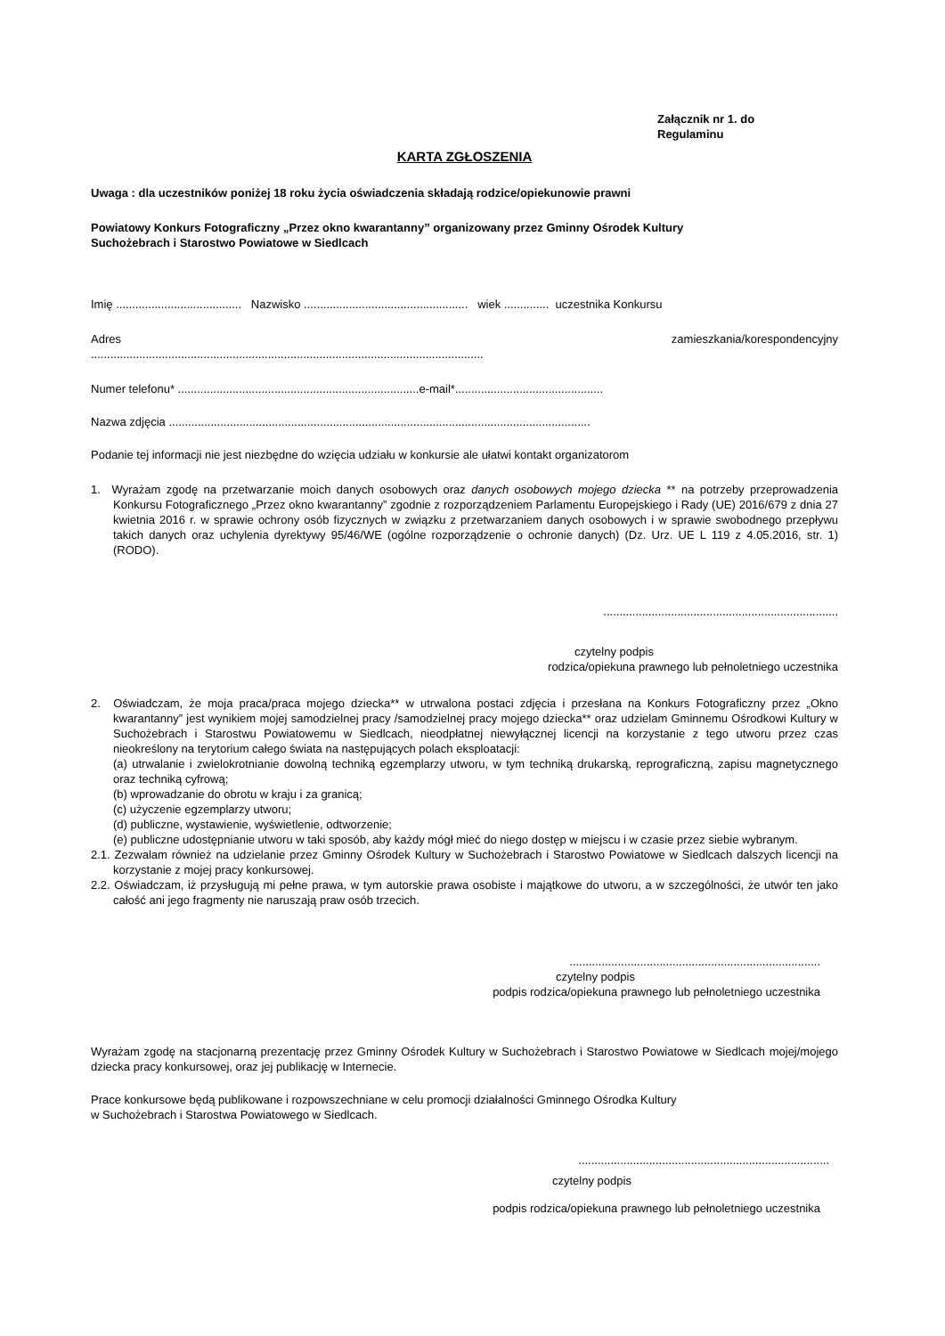Załącznik nr 1. do
Regulaminu
KARTA ZGŁOSZENIA
Uwaga : dla uczestników poniżej 18 roku życia oświadczenia składają rodzice/opiekunowie prawni
Powiatowy Konkurs Fotograficzny „Przez okno kwarantanny” organizowany przez Gminny Ośrodek Kultury
Suchożebrach i Starostwo Powiatowe w Siedlcach
Imię ....................................... Nazwisko ................................................... wiek .............. uczestnika Konkursu
Adres zamieszkania/korespondencyjny
..........................................................................................................................
Numer telefonu* ...........................................................................e-mail*..............................................
Nazwa zdjęcia ...................................................................................................................................
Podanie tej informacji nie jest niezbędne do wzięcia udziału w konkursie ale ułatwi kontakt organizatorom
1. Wyrażam zgodę na przetwarzanie moich danych osobowych oraz danych osobowych mojego dziecka ** na potrzeby przeprowadzenia Konkursu Fotograficznego „Przez okno kwarantanny” zgodnie z rozporządzeniem Parlamentu Europejskiego i Rady (UE) 2016/679 z dnia 27 kwietnia 2016 r. w sprawie ochrony osób fizycznych w związku z przetwarzaniem danych osobowych i w sprawie swobodnego przepływu takich danych oraz uchylenia dyrektywy 95/46/WE (ogólne rozporządzenie o ochronie danych) (Dz. Urz. UE L 119 z 4.05.2016, str. 1) (RODO).
.........................................................................
czytelny podpis
rodzica/opiekuna prawnego lub pełnoletniego uczestnika
2. Oświadczam, że moja praca/praca mojego dziecka** w utrwalona postaci zdjęcia i przesłana na Konkurs Fotograficzny przez „Okno kwarantanny” jest wynikiem mojej samodzielnej pracy /samodzielnej pracy mojego dziecka** oraz udzielam Gminnemu Ośrodkowi Kultury w Suchożebrach i Starostwu Powiatowemu w Siedlcach, nieodpłatnej niewyłącznej licencji na korzystanie z tego utworu przez czas nieokreślony na terytorium całego świata na następujących polach eksploatacji:
(a) utrwalanie i zwielokrotnianie dowolną techniką egzemplarzy utworu, w tym techniką drukarską, reprograficzną, zapisu magnetycznego oraz techniką cyfrową;
(b) wprowadzanie do obrotu w kraju i za granicą;
(c) użyczenie egzemplarzy utworu;
(d) publiczne, wystawienie, wyświetlenie, odtworzenie;
(e) publiczne udostępnianie utworu w taki sposób, aby każdy mógł mieć do niego dostęp w miejscu i w czasie przez siebie wybranym.
2.1. Zezwalam również na udzielanie przez Gminny Ośrodek Kultury w Suchożebrach i Starostwo Powiatowe w Siedlcach dalszych licencji na korzystanie z mojej pracy konkursowej.
2.2. Oświadczam, iż przysługują mi pełne prawa, w tym autorskie prawa osobiste i majątkowe do utworu, a w szczególności, że utwór ten jako całość ani jego fragmenty nie naruszają praw osób trzecich.
..............................................................................
czytelny podpis
podpis rodzica/opiekuna prawnego lub pełnoletniego uczestnika
Wyrażam zgodę na stacjonarną prezentację przez Gminny Ośrodek Kultury w Suchożebrach i Starostwo Powiatowe w Siedlcach mojej/mojego dziecka pracy konkursowej, oraz jej publikację w Internecie.
Prace konkursowe będą publikowane i rozpowszechniane w celu promocji działalności Gminnego Ośrodka Kultury
w Suchożebrach i Starostwa Powiatowego w Siedlcach.
..............................................................................
czytelny podpis
podpis rodzica/opiekuna prawnego lub pełnoletniego uczestnika